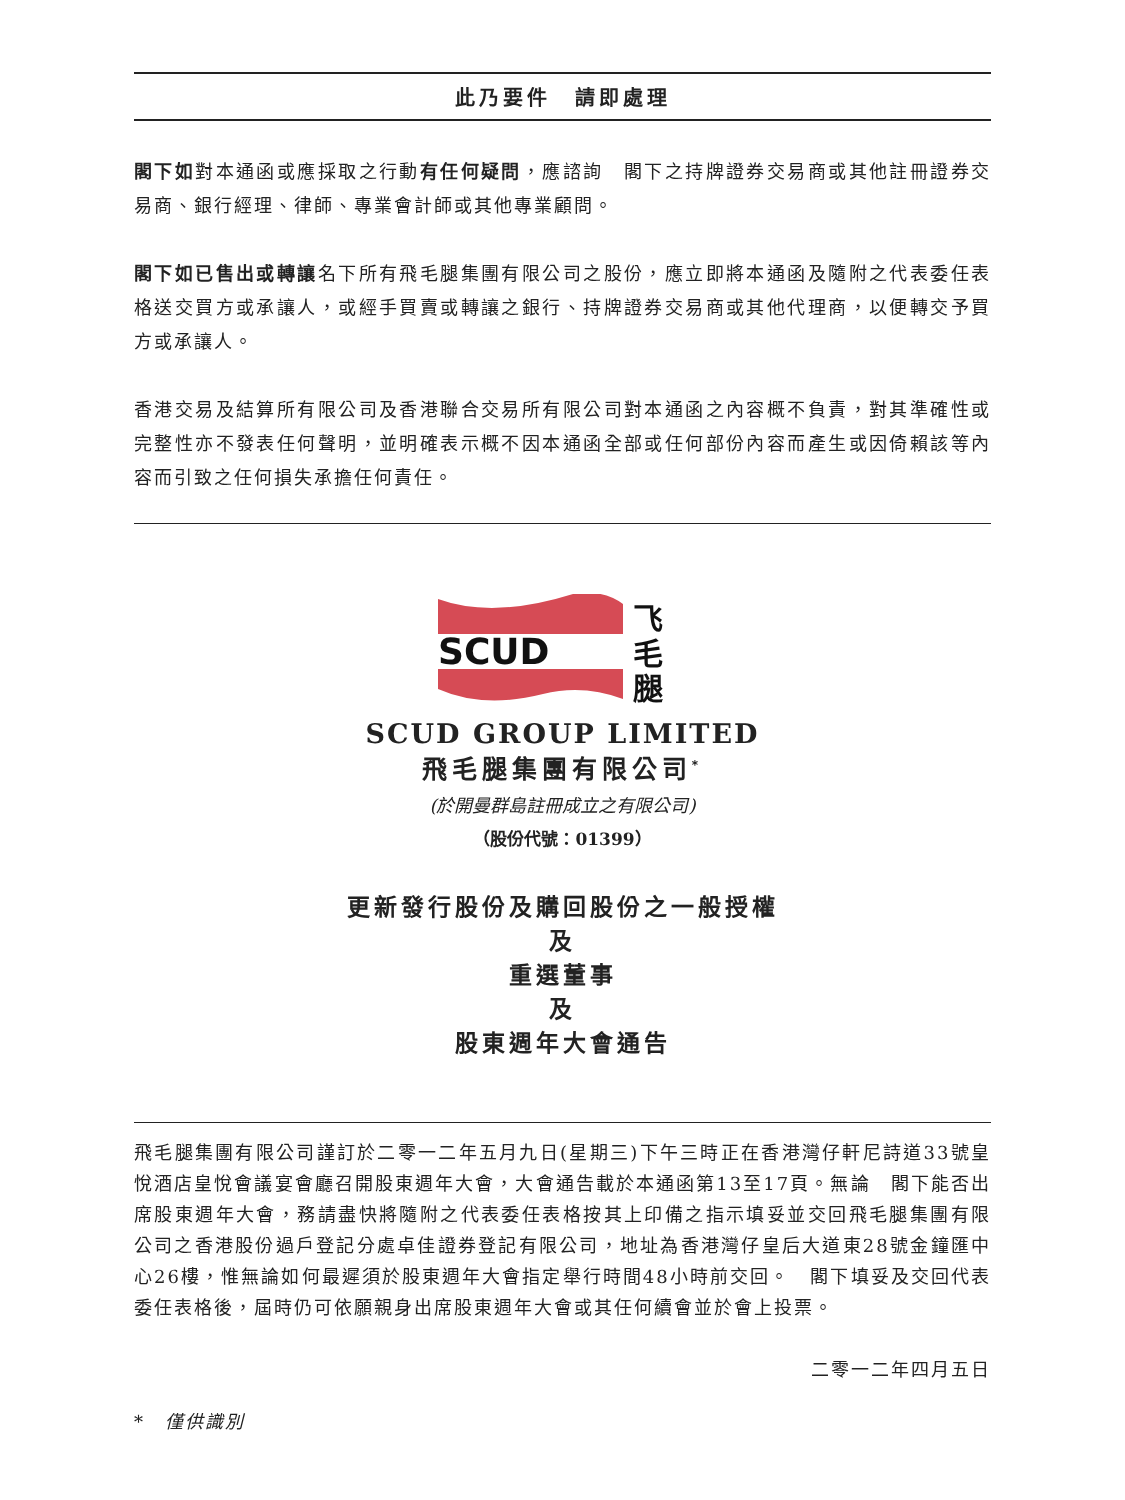此乃要件　請即處理
閣下如對本通函或應採取之行動有任何疑問，應諮詢　閣下之持牌證券交易商或其他註冊證券交易商、銀行經理、律師、專業會計師或其他專業顧問。
閣下如已售出或轉讓名下所有飛毛腿集團有限公司之股份，應立即將本通函及隨附之代表委任表格送交買方或承讓人，或經手買賣或轉讓之銀行、持牌證券交易商或其他代理商，以便轉交予買方或承讓人。
香港交易及結算所有限公司及香港聯合交易所有限公司對本通函之內容概不負責，對其準確性或完整性亦不發表任何聲明，並明確表示概不因本通函全部或任何部份內容而產生或因倚賴該等內容而引致之任何損失承擔任何責任。
SCUD
飞
毛
腿
SCUD GROUP LIMITED
飛毛腿集團有限公司<sup>*</sup>
(於開曼群島註冊成立之有限公司)
（股份代號：01399）
更新發行股份及購回股份之一般授權
及
重選董事
及
股東週年大會通告
飛毛腿集團有限公司謹訂於二零一二年五月九日(星期三)下午三時正在香港灣仔軒尼詩道33號皇悅酒店皇悅會議宴會廳召開股東週年大會，大會通告載於本通函第13至17頁。無論　閣下能否出席股東週年大會，務請盡快將隨附之代表委任表格按其上印備之指示填妥並交回飛毛腿集團有限公司之香港股份過戶登記分處卓佳證券登記有限公司，地址為香港灣仔皇后大道東28號金鐘匯中心26樓，惟無論如何最遲須於股東週年大會指定舉行時間48小時前交回。　閣下填妥及交回代表委任表格後，屆時仍可依願親身出席股東週年大會或其任何續會並於會上投票。
二零一二年四月五日
*　僅供識別